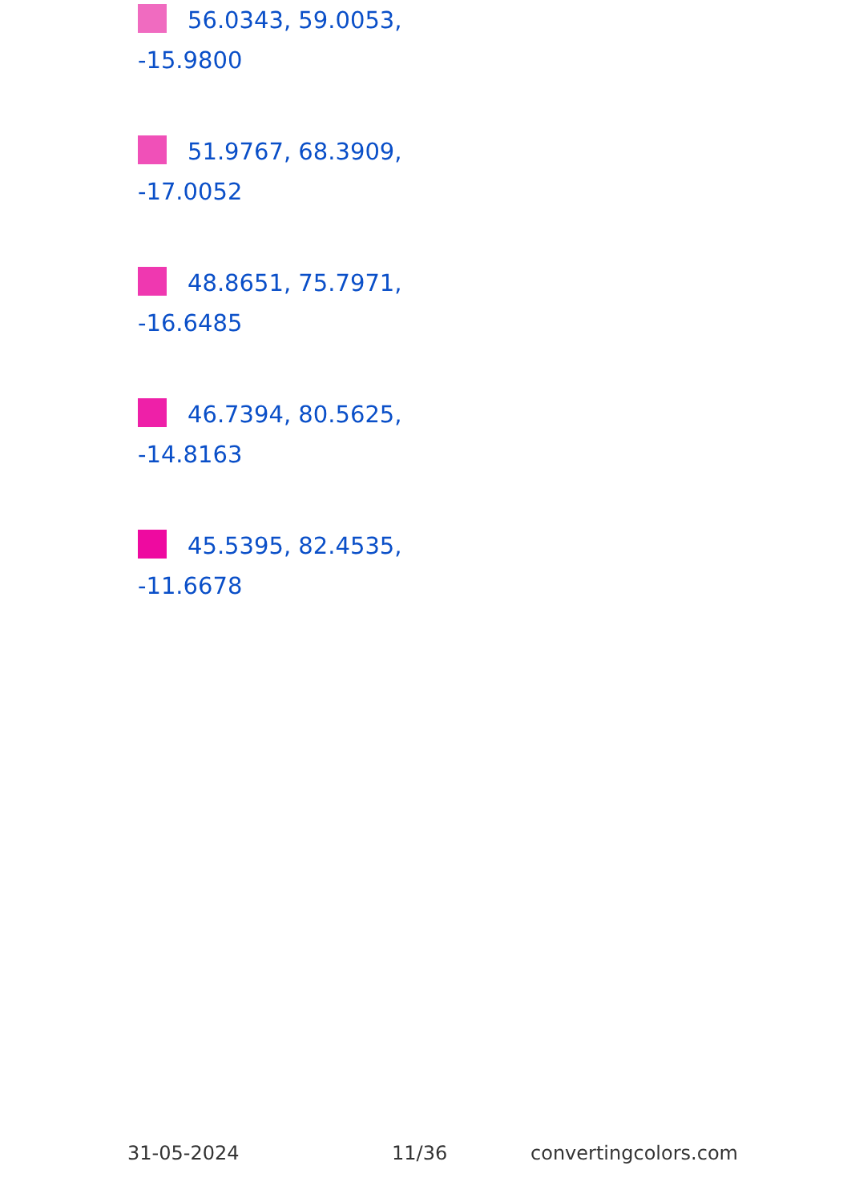56.0343, 59.0053, -15.9800
51.9767, 68.3909, -17.0052
48.8651, 75.7971, -16.6485
46.7394, 80.5625, -14.8163
45.5395, 82.4535, -11.6678
31-05-2024 11/36 convertingcolors.com